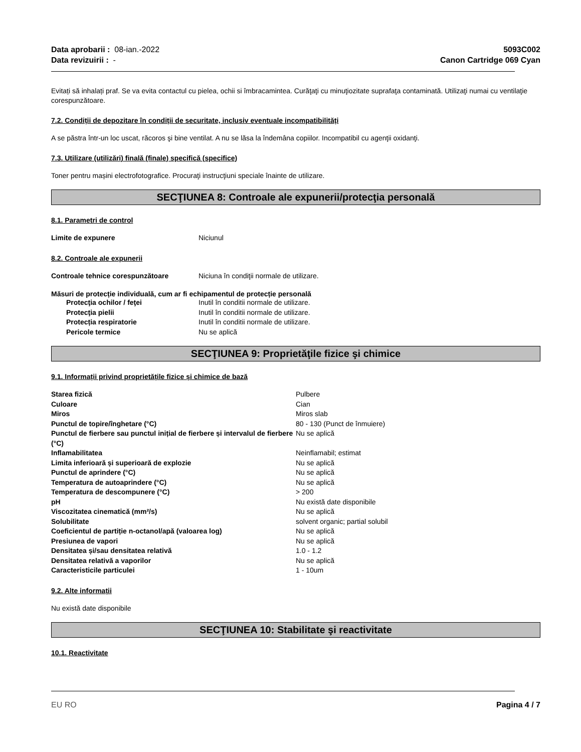Data aprobarii : 08-ian.-2022 5093C002
Data revizuirii : - Canon Cartridge 069 Cyan
Evitați să inhalați praf. Se va evita contactul cu pielea, ochii si îmbracamintea. Curăţaţi cu minuţiozitate suprafaţa contaminată. Utilizaţi numai cu ventilaţie corespunzătoare.
7.2. Condiții de depozitare în condiții de securitate, inclusiv eventuale incompatibilități
A se păstra într-un loc uscat, răcoros şi bine ventilat. A nu se lăsa la îndemâna copiilor. Incompatibil cu agenţii oxidanţi.
7.3. Utilizare (utilizări) finală (finale) specifică (specifice)
Toner pentru mașini electrofotografice. Procuraţi instrucţiuni speciale înainte de utilizare.
SECŢIUNEA 8: Controale ale expunerii/protecţia personală
8.1. Parametri de control
| Limite de expunere | Niciunul |
8.2. Controale ale expunerii
| Controale tehnice corespunzătoare | Niciuna în condiţii normale de utilizare. |
Măsuri de protecție individuală, cum ar fi echipamentul de protecție personală
| Protecţia ochilor / feţei | Inutil în conditii normale de utilizare. |
| Protecţia pielii | Inutil în conditii normale de utilizare. |
| Protecția respiratorie | Inutil în conditii normale de utilizare. |
| Pericole termice | Nu se aplică |
SECŢIUNEA 9: Proprietăţile fizice şi chimice
9.1. Informații privind proprietățile fizice și chimice de bază
| Starea fizică | Pulbere |
| Culoare | Cian |
| Miros | Miros slab |
| Punctul de topire/înghetare (°C) | 80 - 130 (Punct de înmuiere) |
| Punctul de fierbere sau punctul inițial de fierbere și intervalul de fierbere (°C) | Nu se aplică |
| Inflamabilitatea | Neinflamabil; estimat |
| Limita inferioară și superioară de explozie | Nu se aplică |
| Punctul de aprindere (°C) | Nu se aplică |
| Temperatura de autoaprindere (°C) | Nu se aplică |
| Temperatura de descompunere (°C) | > 200 |
| pH | Nu există date disponibile |
| Viscozitatea cinematică (mm²/s) | Nu se aplică |
| Solubilitate | solvent organic; partial solubil |
| Coeficientul de partiție n-octanol/apă (valoarea log) | Nu se aplică |
| Presiunea de vapori | Nu se aplică |
| Densitatea și/sau densitatea relativă | 1.0 - 1.2 |
| Densitatea relativă a vaporilor | Nu se aplică |
| Caracteristicile particulei | 1 - 10um |
9.2. Alte informații
Nu există date disponibile
SECŢIUNEA 10: Stabilitate şi reactivitate
10.1. Reactivitate
EU RO Pagina 4 / 7